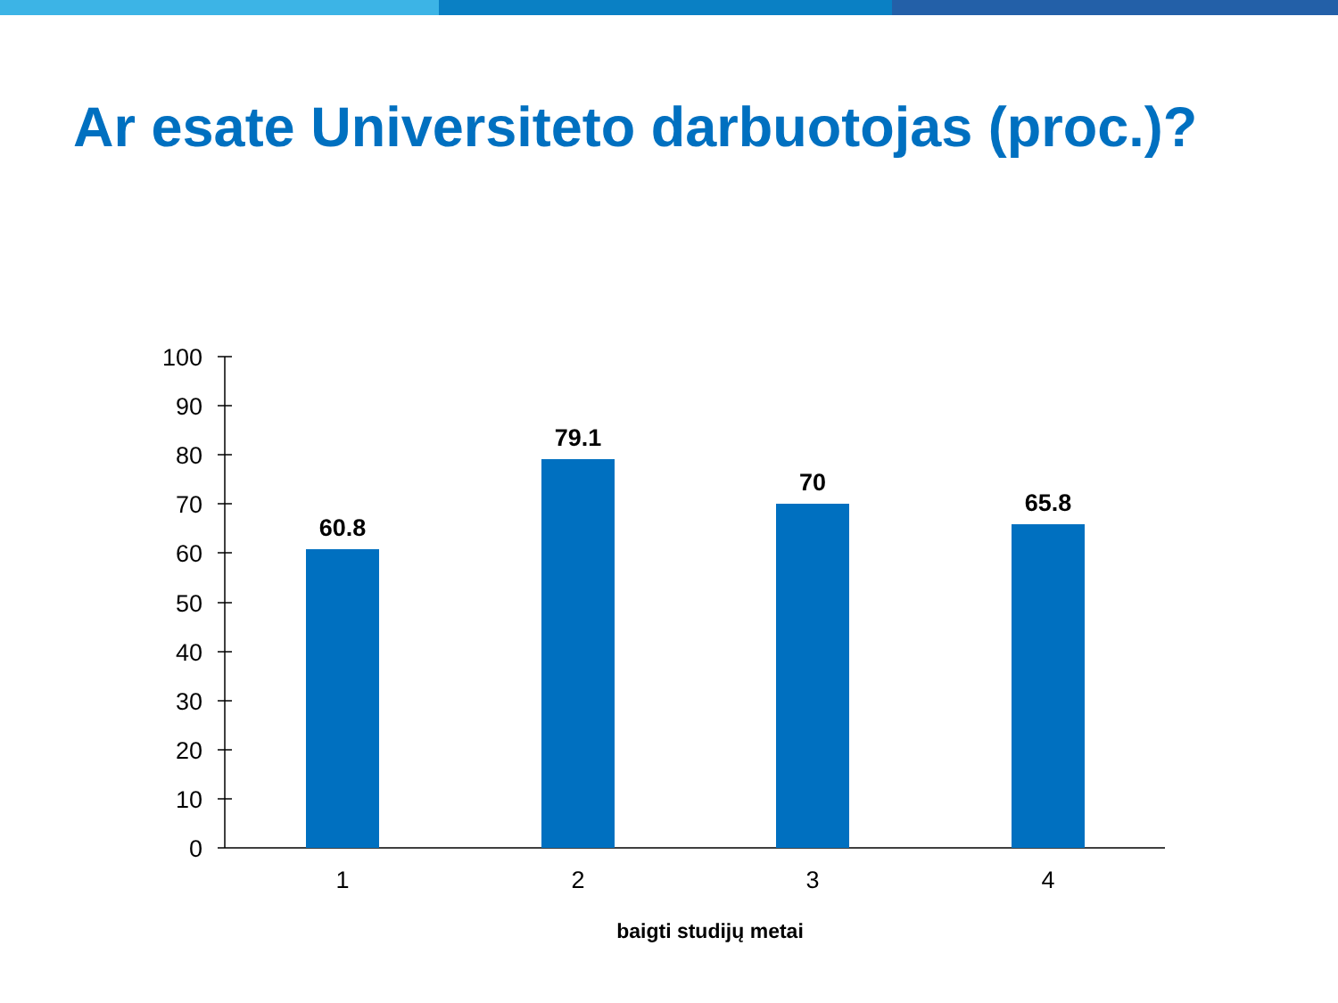Ar esate Universiteto darbuotojas (proc.)?
100
90
80
70
60
50
40
30
20
10
0
60.8
79.1
70
65.8
1
2
3
4
baigti studijų metai